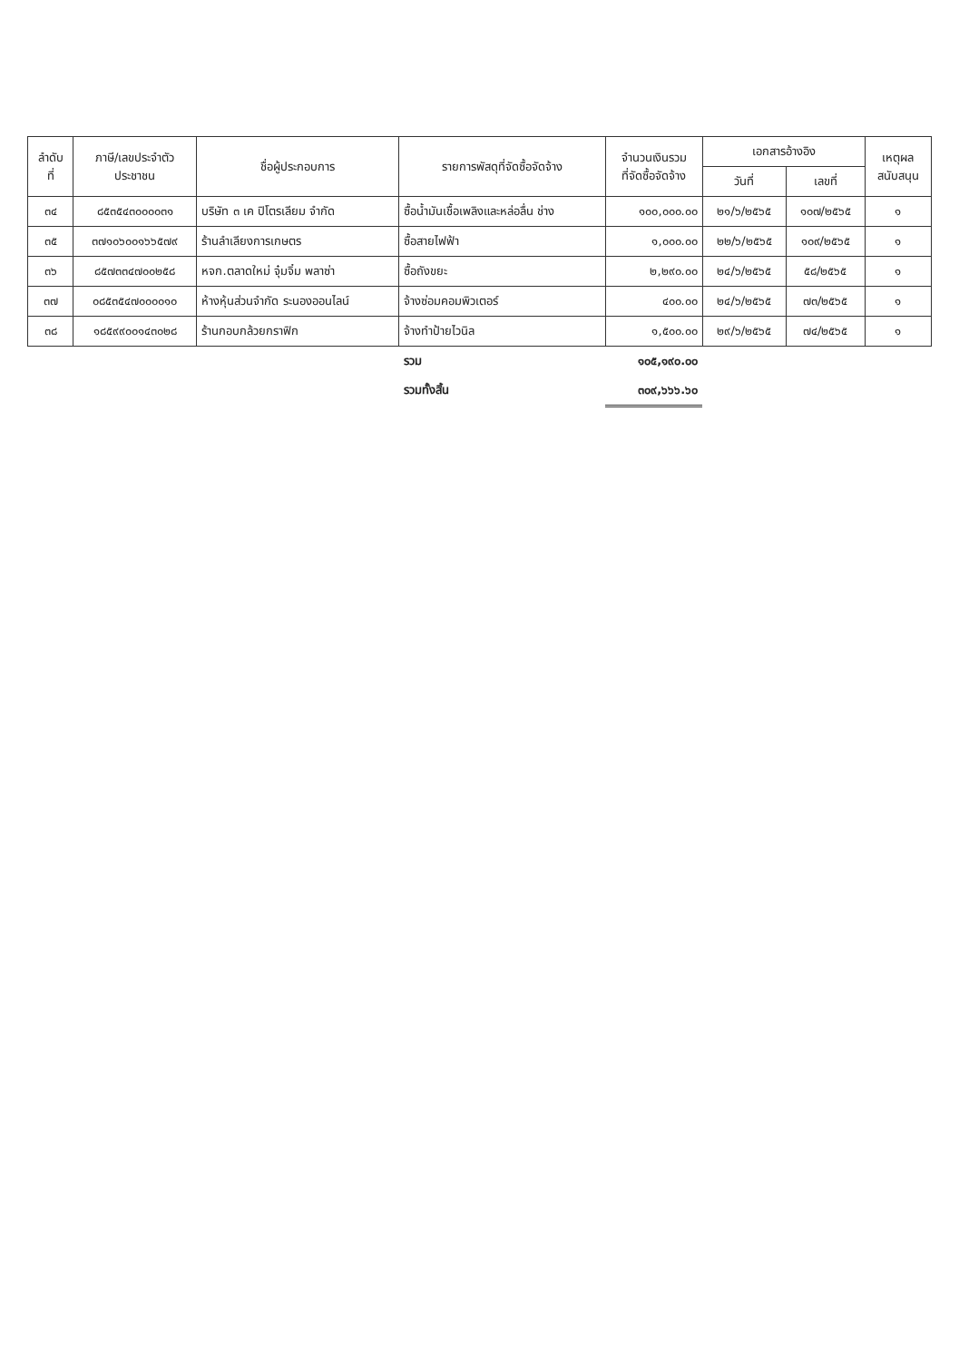| ลำดับ ที่ | ภาษี/เลขประจำตัว ประชาชน | ชื่อผู้ประกอบการ | รายการพัสดุที่จัดซื้อจัดจ้าง | จำนวนเงินรวม ที่จัดซื้อจัดจ้าง | เอกสารอ้างอิง | | เหตุผล สนับสนุน |
| --- | --- | --- | --- | --- | --- | --- | --- |
| | | | | | วันที่ | เลขที่ | |
| ๓๔ | ๘๕๓๕๔๓๐๐๐๐๓๑ | บริษัท ๓ เค ปิโตรเลียม จำกัด | ซื้อน้ำมันเชื้อเพลิงและหล่อลื่น ช่าง | ๑๐๐,๐๐๐.๐๐ | ๒๑/๖/๒๕๖๕ | ๑๐๗/๒๕๖๕ | ๑ |
| ๓๕ | ๓๗๑๐๖๐๐๑๖๖๕๗๙ | ร้านลำเลียงการเกษตร | ซื้อสายไฟฟ้า | ๑,๐๐๐.๐๐ | ๒๒/๖/๒๕๖๕ | ๑๐๙/๒๕๖๕ | ๑ |
| ๓๖ | ๘๕๗๓๓๔๗๐๐๒๕๘ | หจก.ตลาดใหม่ จุ๋มจิ๋ม พลาซ่า | ซื้อถังขยะ | ๒,๒๙๐.๐๐ | ๒๔/๖/๒๕๖๕ | ๕๘/๒๕๖๕ | ๑ |
| ๓๗ | ๐๘๕๓๕๔๗๐๐๐๐๑๐ | ห้างหุ้นส่วนจำกัด ระนองออนไลน์ | จ้างซ่อมคอมพิวเตอร์ | ๔๐๐.๐๐ | ๒๔/๖/๒๕๖๕ | ๗๓/๒๕๖๕ | ๑ |
| ๓๘ | ๑๘๕๙๙๐๐๑๔๓๐๒๘ | ร้านกอบกล้วยกราฟิก | จ้างทำป้ายไวนิล | ๑,๕๐๐.๐๐ | ๒๙/๖/๒๕๖๕ | ๗๔/๒๕๖๕ | ๑ |
| | | | รวม | ๑๐๕,๑๙๐.๐๐ | | | |
| | | | รวมทั้งสิ้น | ๓๐๙,๖๖๖.๖๐ | | | |